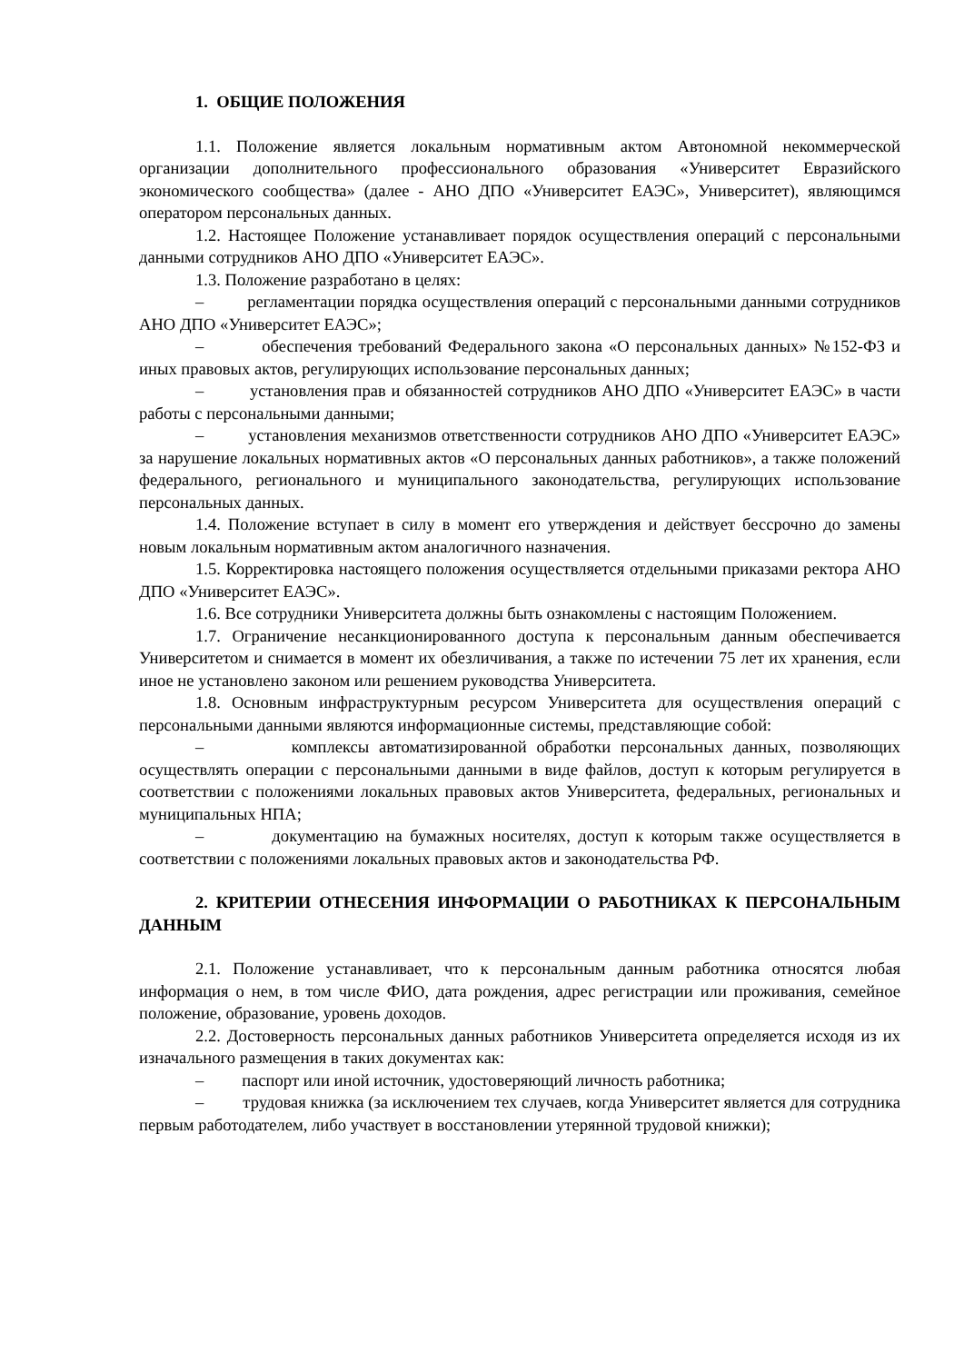1. ОБЩИЕ ПОЛОЖЕНИЯ
1.1. Положение является локальным нормативным актом Автономной некоммерческой организации дополнительного профессионального образования «Университет Евразийского экономического сообщества» (далее - АНО ДПО «Университет ЕАЭС», Университет), являющимся оператором персональных данных.
1.2. Настоящее Положение устанавливает порядок осуществления операций с персональными данными сотрудников АНО ДПО «Университет ЕАЭС».
1.3. Положение разработано в целях:
– регламентации порядка осуществления операций с персональными данными сотрудников АНО ДПО «Университет ЕАЭС»;
– обеспечения требований Федерального закона «О персональных данных» №152-ФЗ и иных правовых актов, регулирующих использование персональных данных;
– установления прав и обязанностей сотрудников АНО ДПО «Университет ЕАЭС» в части работы с персональными данными;
– установления механизмов ответственности сотрудников АНО ДПО «Университет ЕАЭС» за нарушение локальных нормативных актов «О персональных данных работников», а также положений федерального, регионального и муниципального законодательства, регулирующих использование персональных данных.
1.4. Положение вступает в силу в момент его утверждения и действует бессрочно до замены новым локальным нормативным актом аналогичного назначения.
1.5. Корректировка настоящего положения осуществляется отдельными приказами ректора АНО ДПО «Университет ЕАЭС».
1.6. Все сотрудники Университета должны быть ознакомлены с настоящим Положением.
1.7. Ограничение несанкционированного доступа к персональным данным обеспечивается Университетом и снимается в момент их обезличивания, а также по истечении 75 лет их хранения, если иное не установлено законом или решением руководства Университета.
1.8. Основным инфраструктурным ресурсом Университета для осуществления операций с персональными данными являются информационные системы, представляющие собой:
– комплексы автоматизированной обработки персональных данных, позволяющих осуществлять операции с персональными данными в виде файлов, доступ к которым регулируется в соответствии с положениями локальных правовых актов Университета, федеральных, региональных и муниципальных НПА;
– документацию на бумажных носителях, доступ к которым также осуществляется в соответствии с положениями локальных правовых актов и законодательства РФ.
2. КРИТЕРИИ ОТНЕСЕНИЯ ИНФОРМАЦИИ О РАБОТНИКАХ К ПЕРСОНАЛЬНЫМ ДАННЫМ
2.1. Положение устанавливает, что к персональным данным работника относятся любая информация о нем, в том числе ФИО, дата рождения, адрес регистрации или проживания, семейное положение, образование, уровень доходов.
2.2. Достоверность персональных данных работников Университета определяется исходя из их изначального размещения в таких документах как:
– паспорт или иной источник, удостоверяющий личность работника;
– трудовая книжка (за исключением тех случаев, когда Университет является для сотрудника первым работодателем, либо участвует в восстановлении утерянной трудовой книжки);